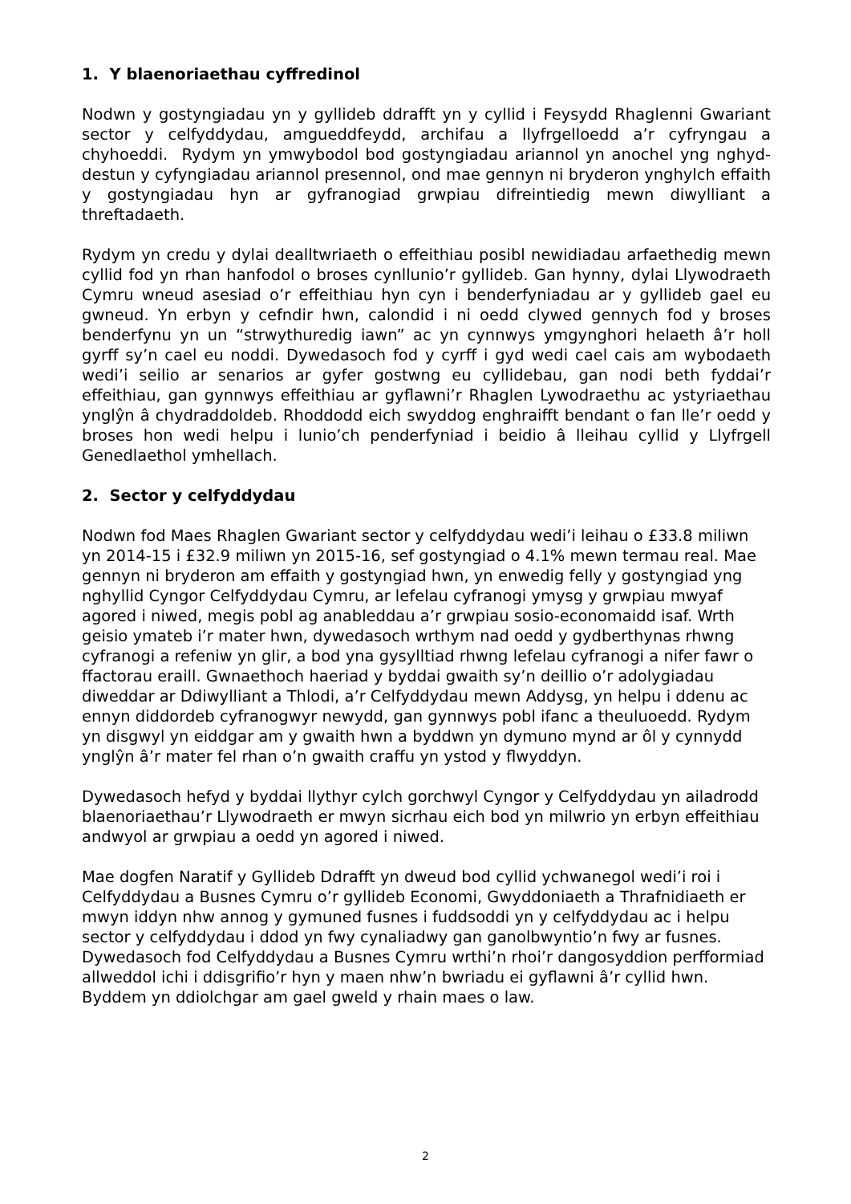1. Y blaenoriaethau cyffredinol
Nodwn y gostyngiadau yn y gyllideb ddrafft yn y cyllid i Feysydd Rhaglenni Gwariant sector y celfyddydau, amgueddfeydd, archifau a llyfrgelloedd a’r cyfryngau a chyhoeddi. Rydym yn ymwybodol bod gostyngiadau ariannol yn anochel yng nghyd-destun y cyfyngiadau ariannol presennol, ond mae gennyn ni bryderon ynghylch effaith y gostyngiadau hyn ar gyfranogiad grwpiau difreintiedig mewn diwylliant a threftadaeth.
Rydym yn credu y dylai dealltwriaeth o effeithiau posibl newidiadau arfaethedig mewn cyllid fod yn rhan hanfodol o broses cynllunio’r gyllideb. Gan hynny, dylai Llywodraeth Cymru wneud asesiad o’r effeithiau hyn cyn i benderfyniadau ar y gyllideb gael eu gwneud. Yn erbyn y cefndir hwn, calondid i ni oedd clywed gennych fod y broses benderfynu yn un “strwythuredig iawn” ac yn cynnwys ymgynghori helaeth â’r holl gyrff sy’n cael eu noddi. Dywedasoch fod y cyrff i gyd wedi cael cais am wybodaeth wedi’i seilio ar senarios ar gyfer gostwng eu cyllidebau, gan nodi beth fyddai’r effeithiau, gan gynnwys effeithiau ar gyflawni’r Rhaglen Lywodraethu ac ystyriaethau ynglŷn â chydraddoldeb. Rhoddodd eich swyddog enghraifft bendant o fan lle’r oedd y broses hon wedi helpu i lunio’ch penderfyniad i beidio â lleihau cyllid y Llyfrgell Genedlaethol ymhellach.
2. Sector y celfyddydau
Nodwn fod Maes Rhaglen Gwariant sector y celfyddydau wedi’i leihau o £33.8 miliwn yn 2014-15 i £32.9 miliwn yn 2015-16, sef gostyngiad o 4.1% mewn termau real. Mae gennyn ni bryderon am effaith y gostyngiad hwn, yn enwedig felly y gostyngiad yng nghyllid Cyngor Celfyddydau Cymru, ar lefelau cyfranogi ymysg y grwpiau mwyaf agored i niwed, megis pobl ag anableddau a’r grwpiau sosio-economaidd isaf. Wrth geisio ymateb i’r mater hwn, dywedasoch wrthym nad oedd y gydberthynas rhwng cyfranogi a refeniw yn glir, a bod yna gysylltiad rhwng lefelau cyfranogi a nifer fawr o ffactorau eraill. Gwnaethoch haeriad y byddai gwaith sy’n deillio o’r adolygiadau diweddar ar Ddiwylliant a Thlodi, a’r Celfyddydau mewn Addysg, yn helpu i ddenu ac ennyn diddordeb cyfranogwyr newydd, gan gynnwys pobl ifanc a theuluoedd. Rydym yn disgwyl yn eiddgar am y gwaith hwn a byddwn yn dymuno mynd ar ôl y cynnydd ynglŷn â’r mater fel rhan o’n gwaith craffu yn ystod y flwyddyn.
Dywedasoch hefyd y byddai llythyr cylch gorchwyl Cyngor y Celfyddydau yn ailadrodd blaenoriaethau’r Llywodraeth er mwyn sicrhau eich bod yn milwrio yn erbyn effeithiau andwyol ar grwpiau a oedd yn agored i niwed.
Mae dogfen Naratif y Gyllideb Ddrafft yn dweud bod cyllid ychwanegol wedi’i roi i Celfyddydau a Busnes Cymru o’r gyllideb Economi, Gwyddoniaeth a Thrafnidiaeth er mwyn iddyn nhw annog y gymuned fusnes i fuddsoddi yn y celfyddydau ac i helpu sector y celfyddydau i ddod yn fwy cynaliadwy gan ganolbwyntio’n fwy ar fusnes. Dywedasoch fod Celfyddydau a Busnes Cymru wrthi’n rhoi’r dangosyddion perfformiad allweddol ichi i ddisgrifio’r hyn y maen nhw’n bwriadu ei gyflawni â’r cyllid hwn. Byddem yn ddiolchgar am gael gweld y rhain maes o law.
2